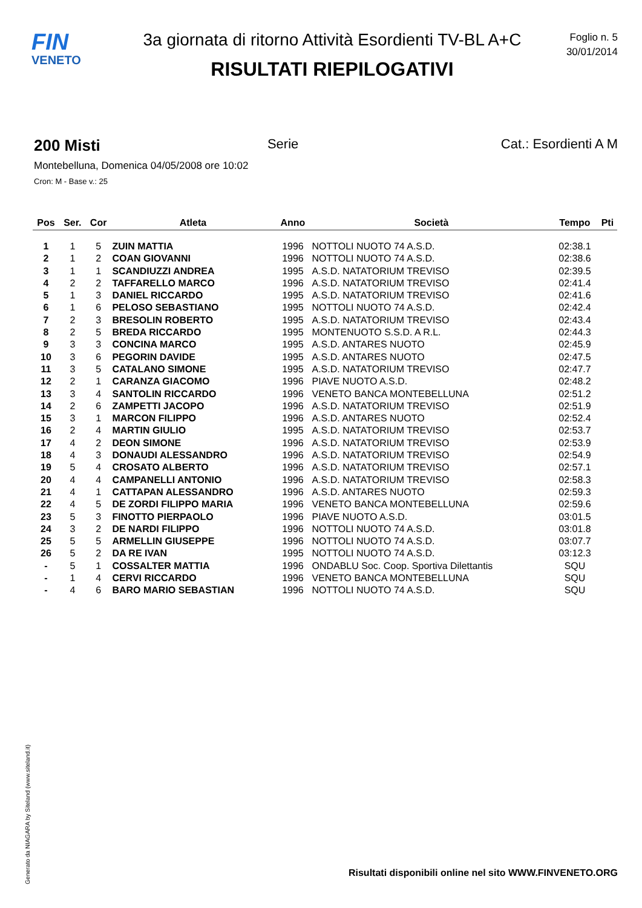FIN
VENETO
3a giornata di ritorno Attività Esordienti TV-BL A+C
RISULTATI RIEPILOGATIVI
Foglio n. 5
30/01/2014
200 Misti Serie Cat.: Esordienti A M
Montebelluna, Domenica 04/05/2008 ore 10:02
Cron: M - Base v.: 25
| Pos | Ser. | Cor | Atleta | Anno | Società | Tempo | Pti |
| --- | --- | --- | --- | --- | --- | --- | --- |
| 1 | 1 | 5 | ZUIN MATTIA | 1996 | NOTTOLI NUOTO 74 A.S.D. | 02:38.1 | |
| 2 | 1 | 2 | COAN GIOVANNI | 1996 | NOTTOLI NUOTO 74 A.S.D. | 02:38.6 | |
| 3 | 1 | 1 | SCANDIUZZI ANDREA | 1995 | A.S.D. NATATORIUM TREVISO | 02:39.5 | |
| 4 | 2 | 2 | TAFFARELLO MARCO | 1996 | A.S.D. NATATORIUM TREVISO | 02:41.4 | |
| 5 | 1 | 3 | DANIEL RICCARDO | 1995 | A.S.D. NATATORIUM TREVISO | 02:41.6 | |
| 6 | 1 | 6 | PELOSO SEBASTIANO | 1995 | NOTTOLI NUOTO 74 A.S.D. | 02:42.4 | |
| 7 | 2 | 3 | BRESOLIN ROBERTO | 1995 | A.S.D. NATATORIUM TREVISO | 02:43.4 | |
| 8 | 2 | 5 | BREDA RICCARDO | 1995 | MONTENUOTO S.S.D. A R.L. | 02:44.3 | |
| 9 | 3 | 3 | CONCINA MARCO | 1995 | A.S.D. ANTARES NUOTO | 02:45.9 | |
| 10 | 3 | 6 | PEGORIN DAVIDE | 1995 | A.S.D. ANTARES NUOTO | 02:47.5 | |
| 11 | 3 | 5 | CATALANO SIMONE | 1995 | A.S.D. NATATORIUM TREVISO | 02:47.7 | |
| 12 | 2 | 1 | CARANZA GIACOMO | 1996 | PIAVE NUOTO A.S.D. | 02:48.2 | |
| 13 | 3 | 4 | SANTOLIN RICCARDO | 1996 | VENETO BANCA MONTEBELLUNA | 02:51.2 | |
| 14 | 2 | 6 | ZAMPETTI JACOPO | 1996 | A.S.D. NATATORIUM TREVISO | 02:51.9 | |
| 15 | 3 | 1 | MARCON FILIPPO | 1996 | A.S.D. ANTARES NUOTO | 02:52.4 | |
| 16 | 2 | 4 | MARTIN GIULIO | 1995 | A.S.D. NATATORIUM TREVISO | 02:53.7 | |
| 17 | 4 | 2 | DEON SIMONE | 1996 | A.S.D. NATATORIUM TREVISO | 02:53.9 | |
| 18 | 4 | 3 | DONAUDI ALESSANDRO | 1996 | A.S.D. NATATORIUM TREVISO | 02:54.9 | |
| 19 | 5 | 4 | CROSATO ALBERTO | 1996 | A.S.D. NATATORIUM TREVISO | 02:57.1 | |
| 20 | 4 | 4 | CAMPANELLI ANTONIO | 1996 | A.S.D. NATATORIUM TREVISO | 02:58.3 | |
| 21 | 4 | 1 | CATTAPAN ALESSANDRO | 1996 | A.S.D. ANTARES NUOTO | 02:59.3 | |
| 22 | 4 | 5 | DE ZORDI FILIPPO MARIA | 1996 | VENETO BANCA MONTEBELLUNA | 02:59.6 | |
| 23 | 5 | 3 | FINOTTO PIERPAOLO | 1996 | PIAVE NUOTO A.S.D. | 03:01.5 | |
| 24 | 3 | 2 | DE NARDI FILIPPO | 1996 | NOTTOLI NUOTO 74 A.S.D. | 03:01.8 | |
| 25 | 5 | 5 | ARMELLIN GIUSEPPE | 1996 | NOTTOLI NUOTO 74 A.S.D. | 03:07.7 | |
| 26 | 5 | 2 | DA RE IVAN | 1995 | NOTTOLI NUOTO 74 A.S.D. | 03:12.3 | |
| - | 5 | 1 | COSSALTER MATTIA | 1996 | ONDABLU Soc. Coop. Sportiva Dilettantis | SQU | |
| - | 1 | 4 | CERVI RICCARDO | 1996 | VENETO BANCA MONTEBELLUNA | SQU | |
| - | 4 | 6 | BARO MARIO SEBASTIAN | 1996 | NOTTOLI NUOTO 74 A.S.D. | SQU | |
Generato da NIAGARA by Siteland (www.siteland.it)
Risultati disponibili online nel sito WWW.FINVENETO.ORG